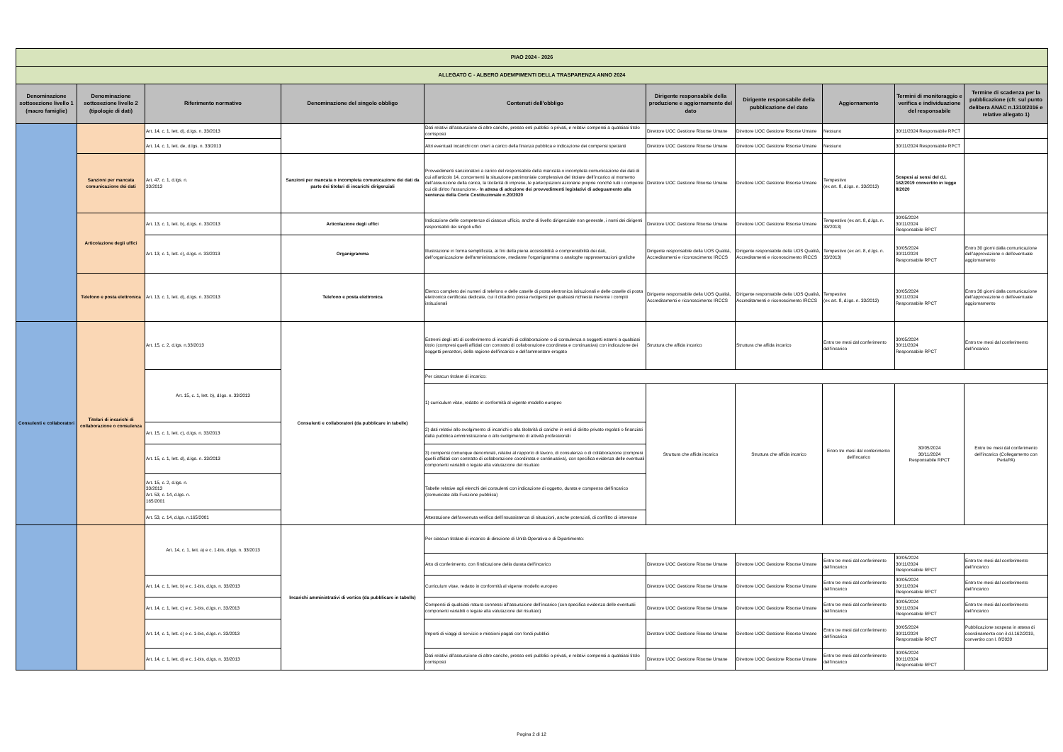| PIAO 2024 - 2026 | | | | | | | | | |
| ALLEGATO C - ALBERO ADEMPIMENTI DELLA TRASPARENZA ANNO 2024 | | | | | | | | | |
| Denominazione sottosezione livello 1 (macro famiglie) | Denominazione sottosezione livello 2 (tipologie di dati) | Riferimento normativo | Denominazione del singolo obbligo | Contenuti dell'obbligo | Dirigente responsabile della produzione e aggiornamento del dato | Dirigente responsabile della pubblicazione del dato | Aggiornamento | Termini di monitoraggio e verifica e individuazione del responsabile | Termine di scadenza per la pubblicazione (cfr. sul punto delibera ANAC n.1310/2016 e relative allegato 1) |
| | | Art. 14, c. 1, lett. d), d.lgs. n. 33/2013 | | Dati relativi all'assunzione di altre cariche, presso enti pubblici o privati, e relativi compensi a qualsiasi titolo corrisposti | Direttore UOC Gestione Risorse Umane | Direttore UOC Gestione Risorse Umane | Nessuno | 30/11/2024 Responsabile RPCT | |
| | | Art. 14, c. 1, lett. de, d.lgs. n. 33/2013 | | Altri eventuali incarichi con oneri a carico della finanza pubblica e indicazione dei compensi spettanti | Direttore UOC Gestione Risorse Umane | Direttore UOC Gestione Risorse Umane | Nessuno | 30/11/2024 Responsabile RPCT | |
| | Sanzioni per mancata comunicazione dei dati | Art. 47, c. 1, d.lgs. n. 33/2013 | Sanzioni per mancata o incompleta comunicazione dei dati da parte dei titolari di incarichi dirigenziali | Provvedimenti sanzionatori a carico del responsabile della mancata o incompleta comunicazione dei dati di cui all'articolo 14, concernenti la situazione patrimoniale complessiva del titolare dell'incarico al momento dell'assunzione della carica, la titolarità di imprese, le partecipazioni azionarie proprie nonché tutti i compensi cui dà diritto l'assunzione.- In attesa di adozione dei provvedimenti legislativi di adeguamento alla sentenza della Corte Costituzionale n.20/2020 | Direttore UOC Gestione Risorse Umane | Direttore UOC Gestione Risorse Umane | Tempestivo (ex art. 8, d.lgs. n. 33/2013) | Sospesi ai sensi del d.l. 162/2019 convertito in legge 8/2020 | |
| | Articolazione degli uffici | Art. 13, c. 1, lett. b), d.lgs. n. 33/2013 | Articolazione degli uffici | Indicazione delle competenze di ciascun ufficio, anche di livello dirigenziale non generale, i nomi dei dirigenti responsabili dei singoli uffici | Direttore UOC Gestione Risorse Umane | Direttore UOC Gestione Risorse Umane | Tempestivo (ex art. 8, d.lgs. n. 33/2013) | 30/05/2024 30/11/2024 Responsabile RPCT | |
| | | Art. 13, c. 1, lett. c), d.lgs. n. 33/2013 | Organigramma | Illustrazione in forma semplificata, ai fini della piena accessibilità e comprensibilità dei dati, dell'organizzazione dell'amministrazione, mediante l'organigramma o analoghe rappresentazioni grafiche | Dirigente responsabile della UOS Qualità, Accreditamenti e riconoscimento IRCCS | Dirigente responsabile della UOS Qualità, Accreditamenti e riconoscimento IRCCS | Tempestivo (ex art. 8, d.lgs. n. 33/2013) | 30/05/2024 30/11/2024 Responsabile RPCT | Entro 30 giorni dalla comunicazione dell'approvazione o dell'eventuale aggiornamento |
| | Telefono e posta elettronica | Art. 13, c. 1, lett. d), d.lgs. n. 33/2013 | Telefono e posta elettronica | Elenco completo dei numeri di telefono e delle caselle di posta elettronica istituzionali e delle caselle di posta elettronica certificata dedicate, cui il cittadino possa rivolgersi per qualsiasi richiesta inerente i compiti istituzionali | Dirigente responsabile della UOS Qualità, Accreditamenti e riconoscimento IRCCS | Dirigente responsabile della UOS Qualità, Accreditamenti e riconoscimento IRCCS | Tempestivo (ex art. 8, d.lgs. n. 33/2013) | 30/05/2024 30/11/2024 Responsabile RPCT | Entro 30 giorni dalla comunicazione dell'approvazione o dell'eventuale aggiornamento |
| Consulenti e collaboratori | Titolari di incarichi di collaborazione o consulenza | Art. 15, c. 2, d.lgs. n.33/2013 | Consulenti e collaboratori (da pubblicare in tabelle) | Estremi degli atti di conferimento di incarichi di collaborazione o di consulenza a soggetti esterni a qualsiasi titolo (compresi quelli affidati con contratto di collaborazione coordinata e continuativa) con indicazione dei soggetti percettori, della ragione dell'incarico e dell'ammontare erogato | Struttura che affida incarico | Struttura che affida incarico | Entro tre mesi dal conferimento dell'incarico | 30/05/2024 30/11/2024 Responsabile RPCT | Entro tre mesi dal conferimento dell'incarico |
| | | Art. 15, c. 1, lett. b), d.lgs. n. 33/2013 | | Per ciascun titolare di incarico: | | | | | |
| | | | | 1) curriculum vitae, redatto in conformità al vigente modello europeo | Struttura che affida incarico | Struttura che affida incarico | Entro tre mesi dal conferimento dell'incarico | 30/05/2024 30/11/2024 Responsabile RPCT | Entro tre mesi dal conferimento dell'incarico (Collegamento con PerlaPA) |
| | | Art. 15, c. 1, lett. c), d.lgs. n. 33/2013 | | 2) dati relativi allo svolgimento di incarichi o alla titolarità di cariche in enti di diritto privato regolati o finanziati dalla pubblica amministrazione o allo svolgimento di attività professionali | | | | | |
| | | Art. 15, c. 1, lett. d), d.lgs. n. 33/2013 | | 3) compensi comunque denominati, relativi al rapporto di lavoro, di consulenza o di collaborazione (compresi quelli affidati con contratto di collaborazione coordinata e continuativa), con specifica evidenza delle eventuali componenti variabili o legate alla valutazione del risultato | | | | | |
| | | Art. 15, c. 2, d.lgs. n. 33/2013 Art. 53, c. 14, d.lgs. n. 165/2001 | | Tabelle relative agli elenchi dei consulenti con indicazione di oggetto, durata e compenso dell'incarico (comunicate alla Funzione pubblica) | | | | | |
| | | Art. 53, c. 14, d.lgs. n.165/2001 | | Attestazione dell'avvenuta verifica dell'insussistenza di situazioni, anche potenziali, di conflitto di interesse | | | | | |
| | | Art. 14, c. 1, lett. a) e c. 1-bis, d.lgs. n. 33/2013 | Incarichi amministrativi di vertice (da pubblicare in tabelle) | Per ciascun titolare di incarico di direzione di Unità Operativa e di Dipartimento: | | | | | |
| | | | | Atto di conferimento, con l'indicazione della durata dell'incarico | Direttore UOC Gestione Risorse Umane | Direttore UOC Gestione Risorse Umane | Entro tre mesi dal conferimento dell'incarico | 30/05/2024 30/11/2024 Responsabile RPCT | Entro tre mesi dal conferimento dell'incarico |
| | | Art. 14, c. 1, lett. b) e c. 1-bis, d.lgs. n. 33/2013 | | Curriculum vitae, redatto in conformità al vigente modello europeo | Direttore UOC Gestione Risorse Umane | Direttore UOC Gestione Risorse Umane | Entro tre mesi dal conferimento dell'incarico | 30/05/2024 30/11/2024 Responsabile RPCT | Entro tre mesi dal conferimento dell'incarico |
| | | Art. 14, c. 1, lett. c) e c. 1-bis, d.lgs. n. 33/2013 | | Compensi di qualsiasi natura connessi all'assunzione dell'incarico (con specifica evidenza delle eventuali componenti variabili o legate alla valutazione del risultato) | Direttore UOC Gestione Risorse Umane | Direttore UOC Gestione Risorse Umane | Entro tre mesi dal conferimento dell'incarico | 30/05/2024 30/11/2024 Responsabile RPCT | Entro tre mesi dal conferimento dell'incarico |
| | | Art. 14, c. 1, lett. c) e c. 1-bis, d.lgs. n. 33/2013 | | Importi di viaggi di servizio e missioni pagati con fondi pubblici | Direttore UOC Gestione Risorse Umane | Direttore UOC Gestione Risorse Umane | Entro tre mesi dal conferimento dell'incarico | 30/05/2024 30/11/2024 Responsabile RPCT | Pubblicazione sospesa in attesa di coordinamento con il d.l.162/2019, convertito con l. 8/2020 |
| | | Art. 14, c. 1, lett. d) e c. 1-bis, d.lgs. n. 33/2013 | | Dati relativi all'assunzione di altre cariche, presso enti pubblici o privati, e relativi compensi a qualsiasi titolo corrisposti | Direttore UOC Gestione Risorse Umane | Direttore UOC Gestione Risorse Umane | Entro tre mesi dal conferimento dell'incarico | 30/05/2024 30/11/2024 Responsabile RPCT | |
Pagina 2 di 12